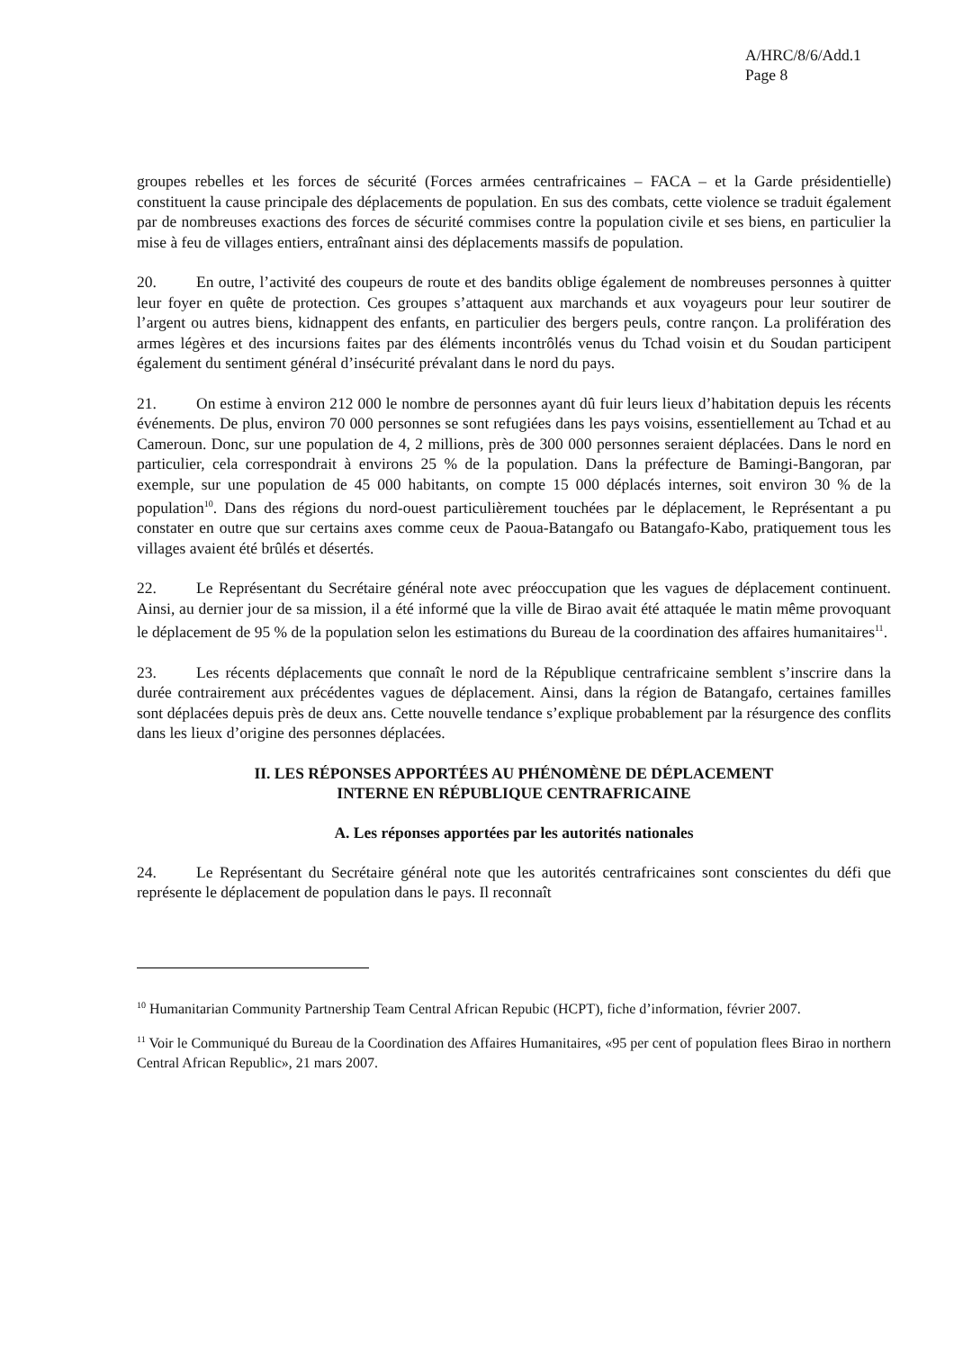A/HRC/8/6/Add.1
Page 8
groupes rebelles et les forces de sécurité (Forces armées centrafricaines – FACA – et la Garde présidentielle) constituent la cause principale des déplacements de population. En sus des combats, cette violence se traduit également par de nombreuses exactions des forces de sécurité commises contre la population civile et ses biens, en particulier la mise à feu de villages entiers, entraînant ainsi des déplacements massifs de population.
20. En outre, l’activité des coupeurs de route et des bandits oblige également de nombreuses personnes à quitter leur foyer en quête de protection. Ces groupes s’attaquent aux marchands et aux voyageurs pour leur soutirer de l’argent ou autres biens, kidnappent des enfants, en particulier des bergers peuls, contre rançon. La prolifération des armes légères et des incursions faites par des éléments incontrôlés venus du Tchad voisin et du Soudan participent également du sentiment général d’insécurité prévalant dans le nord du pays.
21. On estime à environ 212 000 le nombre de personnes ayant dû fuir leurs lieux d’habitation depuis les récents événements. De plus, environ 70 000 personnes se sont refugiées dans les pays voisins, essentiellement au Tchad et au Cameroun. Donc, sur une population de 4, 2 millions, près de 300 000 personnes seraient déplacées. Dans le nord en particulier, cela correspondrait à environs 25 % de la population. Dans la préfecture de Bamingi-Bangoran, par exemple, sur une population de 45 000 habitants, on compte 15 000 déplacés internes, soit environ 30 % de la population<sup>10</sup>. Dans des régions du nord-ouest particulièrement touchées par le déplacement, le Représentant a pu constater en outre que sur certains axes comme ceux de Paoua-Batangafo ou Batangafo-Kabo, pratiquement tous les villages avaient été brûlés et désertés.
22. Le Représentant du Secrétaire général note avec préoccupation que les vagues de déplacement continuent. Ainsi, au dernier jour de sa mission, il a été informé que la ville de Birao avait été attaquée le matin même provoquant le déplacement de 95 % de la population selon les estimations du Bureau de la coordination des affaires humanitaires<sup>11</sup>.
23. Les récents déplacements que connaît le nord de la République centrafricaine semblent s’inscrire dans la durée contrairement aux précédentes vagues de déplacement. Ainsi, dans la région de Batangafo, certaines familles sont déplacées depuis près de deux ans. Cette nouvelle tendance s’explique probablement par la résurgence des conflits dans les lieux d’origine des personnes déplacées.
II. LES RÉPONSES APPORTÉES AU PHÉNOMÈNE DE DÉPLACEMENT
INTERNE EN RÉPUBLIQUE CENTRAFRICAINE
A. Les réponses apportées par les autorités nationales
24. Le Représentant du Secrétaire général note que les autorités centrafricaines sont conscientes du défi que représente le déplacement de population dans le pays. Il reconnaît
<sup>10</sup> Humanitarian Community Partnership Team Central African Repubic (HCPT), fiche d’information, février 2007.
<sup>11</sup> Voir le Communiqué du Bureau de la Coordination des Affaires Humanitaires, «95 per cent of population flees Birao in northern Central African Republic», 21 mars 2007.